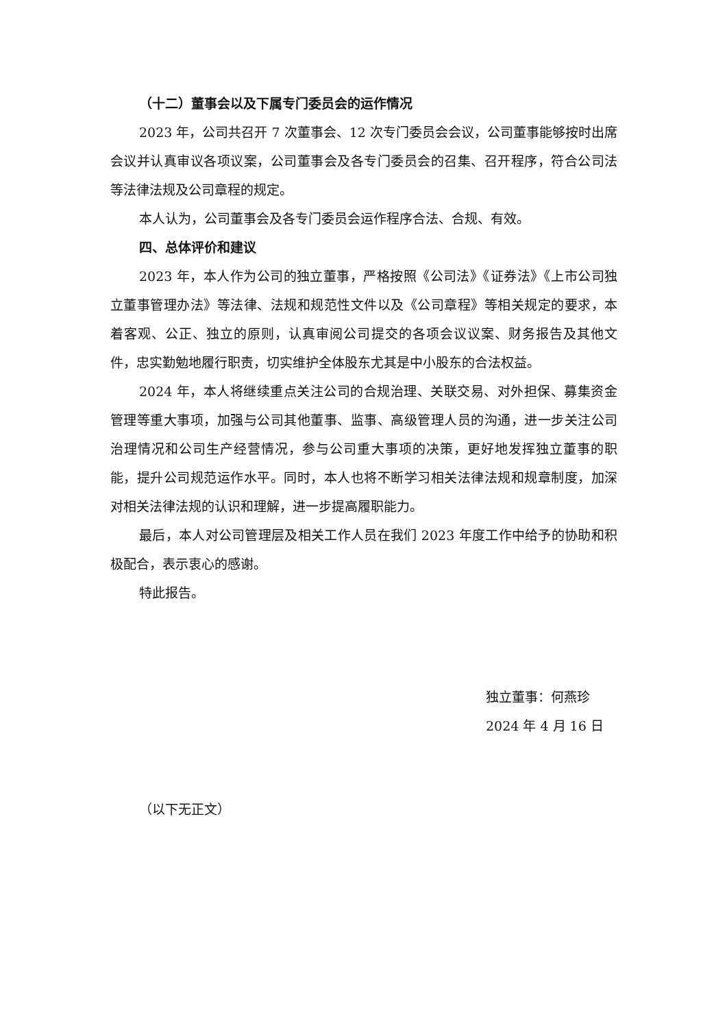（十二）董事会以及下属专门委员会的运作情况
2023 年，公司共召开 7 次董事会、12 次专门委员会会议，公司董事能够按时出席会议并认真审议各项议案，公司董事会及各专门委员会的召集、召开程序，符合公司法等法律法规及公司章程的规定。
本人认为，公司董事会及各专门委员会运作程序合法、合规、有效。
四、总体评价和建议
2023 年，本人作为公司的独立董事，严格按照《公司法》《证券法》《上市公司独立董事管理办法》等法律、法规和规范性文件以及《公司章程》等相关规定的要求，本着客观、公正、独立的原则，认真审阅公司提交的各项会议议案、财务报告及其他文件，忠实勤勉地履行职责，切实维护全体股东尤其是中小股东的合法权益。
2024 年，本人将继续重点关注公司的合规治理、关联交易、对外担保、募集资金管理等重大事项，加强与公司其他董事、监事、高级管理人员的沟通，进一步关注公司治理情况和公司生产经营情况，参与公司重大事项的决策，更好地发挥独立董事的职能，提升公司规范运作水平。同时，本人也将不断学习相关法律法规和规章制度，加深对相关法律法规的认识和理解，进一步提高履职能力。
最后，本人对公司管理层及相关工作人员在我们 2023 年度工作中给予的协助和积极配合，表示衷心的感谢。
特此报告。
独立董事：何燕珍
2024 年 4 月 16 日
（以下无正文）